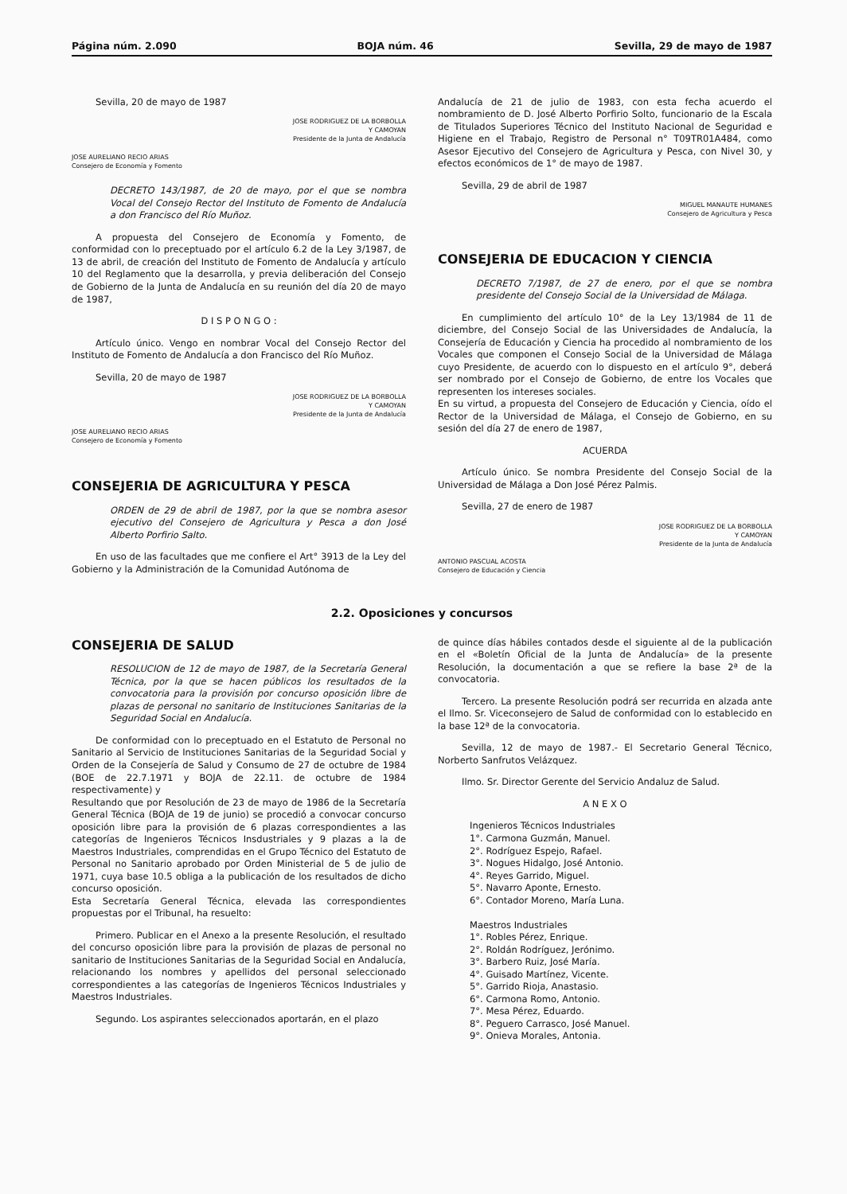Página núm. 2.090 BOJA núm. 46 Sevilla, 29 de mayo de 1987
Sevilla, 20 de mayo de 1987
JOSE RODRIGUEZ DE LA BORBOLLA
Y CAMOYAN
Presidente de la Junta de Andalucía
JOSE AURELIANO RECIO ARIAS
Consejero de Economía y Fomento
DECRETO 143/1987, de 20 de mayo, por el que se nombra Vocal del Consejo Rector del Instituto de Fomento de Andalucía a don Francisco del Río Muñoz.
A propuesta del Consejero de Economía y Fomento, de conformidad con lo preceptuado por el artículo 6.2 de la Ley 3/1987, de 13 de abril, de creación del Instituto de Fomento de Andalucía y artículo 10 del Reglamento que la desarrolla, y previa deliberación del Consejo de Gobierno de la Junta de Andalucía en su reunión del día 20 de mayo de 1987,
D I S P O N G O :
Artículo único. Vengo en nombrar Vocal del Consejo Rector del Instituto de Fomento de Andalucía a don Francisco del Río Muñoz.
Sevilla, 20 de mayo de 1987
JOSE RODRIGUEZ DE LA BORBOLLA
Y CAMOYAN
Presidente de la Junta de Andalucía
JOSE AURELIANO RECIO ARIAS
Consejero de Economía y Fomento
CONSEJERIA DE AGRICULTURA Y PESCA
ORDEN de 29 de abril de 1987, por la que se nombra asesor ejecutivo del Consejero de Agricultura y Pesca a don José Alberto Porfirio Salto.
En uso de las facultades que me confiere el Art° 3913 de la Ley del Gobierno y la Administración de la Comunidad Autónoma de
Andalucía de 21 de julio de 1983, con esta fecha acuerdo el nombramiento de D. José Alberto Porfirio Solto, funcionario de la Escala de Titulados Superiores Técnico del Instituto Nacional de Seguridad e Higiene en el Trabajo, Registro de Personal n° T09TR01A484, como Asesor Ejecutivo del Consejero de Agricultura y Pesca, con Nivel 30, y efectos económicos de 1° de mayo de 1987.
Sevilla, 29 de abril de 1987
MIGUEL MANAUTE HUMANES
Consejero de Agricultura y Pesca
CONSEJERIA DE EDUCACION Y CIENCIA
DECRETO 7/1987, de 27 de enero, por el que se nombra presidente del Consejo Social de la Universidad de Málaga.
En cumplimiento del artículo 10° de la Ley 13/1984 de 11 de diciembre, del Consejo Social de las Universidades de Andalucía, la Consejería de Educación y Ciencia ha procedido al nombramiento de los Vocales que componen el Consejo Social de la Universidad de Málaga cuyo Presidente, de acuerdo con lo dispuesto en el artículo 9°, deberá ser nombrado por el Consejo de Gobierno, de entre los Vocales que representen los intereses sociales.
En su virtud, a propuesta del Consejero de Educación y Ciencia, oído el Rector de la Universidad de Málaga, el Consejo de Gobierno, en su sesión del día 27 de enero de 1987,
ACUERDA
Artículo único. Se nombra Presidente del Consejo Social de la Universidad de Málaga a Don José Pérez Palmis.
Sevilla, 27 de enero de 1987
JOSE RODRIGUEZ DE LA BORBOLLA
Y CAMOYAN
Presidente de la Junta de Andalucía
ANTONIO PASCUAL ACOSTA
Consejero de Educación y Ciencia
2.2. Oposiciones y concursos
CONSEJERIA DE SALUD
RESOLUCION de 12 de mayo de 1987, de la Secretaría General Técnica, por la que se hacen públicos los resultados de la convocatoria para la provisión por concurso oposición libre de plazas de personal no sanitario de Instituciones Sanitarias de la Seguridad Social en Andalucía.
De conformidad con lo preceptuado en el Estatuto de Personal no Sanitario al Servicio de Instituciones Sanitarias de la Seguridad Social y Orden de la Consejería de Salud y Consumo de 27 de octubre de 1984 (BOE de 22.7.1971 y BOJA de 22.11. de octubre de 1984 respectivamente) y
Resultando que por Resolución de 23 de mayo de 1986 de la Secretaría General Técnica (BOJA de 19 de junio) se procedió a convocar concurso oposición libre para la provisión de 6 plazas correspondientes a las categorías de Ingenieros Técnicos Insdustriales y 9 plazas a la de Maestros Industriales, comprendidas en el Grupo Técnico del Estatuto de Personal no Sanitario aprobado por Orden Ministerial de 5 de julio de 1971, cuya base 10.5 obliga a la publicación de los resultados de dicho concurso oposición.
Esta Secretaría General Técnica, elevada las correspondientes propuestas por el Tribunal, ha resuelto:
Primero. Publicar en el Anexo a la presente Resolución, el resultado del concurso oposición libre para la provisión de plazas de personal no sanitario de Instituciones Sanitarias de la Seguridad Social en Andalucía, relacionando los nombres y apellidos del personal seleccionado correspondientes a las categorías de Ingenieros Técnicos Industriales y Maestros Industriales.
Segundo. Los aspirantes seleccionados aportarán, en el plazo
de quince días hábiles contados desde el siguiente al de la publicación en el «Boletín Oficial de la Junta de Andalucía» de la presente Resolución, la documentación a que se refiere la base 2ª de la convocatoria.
Tercero. La presente Resolución podrá ser recurrida en alzada ante el Ilmo. Sr. Viceconsejero de Salud de conformidad con lo establecido en la base 12ª de la convocatoria.
Sevilla, 12 de mayo de 1987.- El Secretario General Técnico, Norberto Sanfrutos Velázquez.
Ilmo. Sr. Director Gerente del Servicio Andaluz de Salud.
A N E X O
Ingenieros Técnicos Industriales
1°. Carmona Guzmán, Manuel.
2°. Rodríguez Espejo, Rafael.
3°. Nogues Hidalgo, José Antonio.
4°. Reyes Garrido, Miguel.
5°. Navarro Aponte, Ernesto.
6°. Contador Moreno, María Luna.
Maestros Industriales
1°. Robles Pérez, Enrique.
2°. Roldán Rodríguez, Jerónimo.
3°. Barbero Ruiz, José María.
4°. Guisado Martínez, Vicente.
5°. Garrido Rioja, Anastasio.
6°. Carmona Romo, Antonio.
7°. Mesa Pérez, Eduardo.
8°. Peguero Carrasco, José Manuel.
9°. Onieva Morales, Antonia.